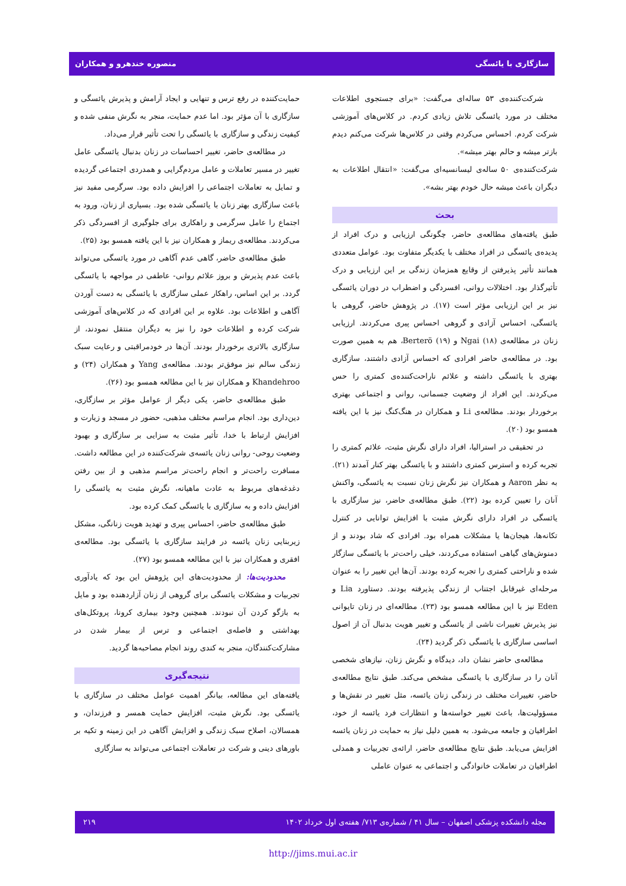سازگاری با یائسگی منصوره خندهرو و همکاران
شرکت‌کننده‌ی ۵۳ ساله‌ای می‌گفت: «برای جستجوی اطلاعات مختلف در مورد یائسگی تلاش زیادی کردم. در کلاس‌های آموزشی شرکت کردم. احساس می‌کردم وقتی در کلاس‌ها شرکت می‌کنم دیدم بازتر میشه و حالم بهتر میشه».
شرکت‌کننده‌ی ۵۰ ساله‌ی لیسانسیه‌ای می‌گفت: «انتقال اطلاعات به دیگران باعث میشه حال خودم بهتر بشه».
بحث
طبق یافته‌های مطالعه‌ی حاضر، چگونگی ارزیابی و درک افراد از پدیده‌ی یائسگی در افراد مختلف با یکدیگر متفاوت بود. عوامل متعددی همانند تأثیر پذیرفتن از وقایع همزمان زندگی بر این ارزیابی و درک تأثیرگذار بود. اختلالات روانی، افسردگی و اضطراب در دوران یائسگی نیز بر این ارزیابی مؤثر است (۱۷). در پژوهش حاضر، گروهی با یائسگی، احساس آزادی و گروهی احساس پیری می‌کردند. ارزیابی زنان در مطالعه‌ی Ngai (۱۸) و Berterö (۱۹)، هم به همین صورت بود. در مطالعه‌ی حاضر افرادی که احساس آزادی داشتند، سازگاری بهتری با یائسگی داشته و علائم ناراحت‌کننده‌ی کمتری را حس می‌کردند. این افراد از وضعیت جسمانی، روانی و اجتماعی بهتری برخوردار بودند. مطالعه‌ی Li و همکاران در هنگ‌کنگ نیز با این یافته همسو بود (۲۰).
در تحقیقی در استرالیا، افراد دارای نگرش مثبت، علائم کمتری را تجربه کرده و استرس کمتری داشتند و با یائسگی بهتر کنار آمدند (۲۱). به نظر Aaron و همکاران نیز نگرش زنان نسبت به یائسگی، واکنش آنان را تعیین کرده بود (۲۲). طبق مطالعه‌ی حاضر، نیز سازگاری با یائسگی در افراد دارای نگرش مثبت با افزایش توانایی در کنترل تکانه‌ها، هیجان‌ها یا مشکلات همراه بود. افرادی که شاد بودند و از دمنوش‌های گیاهی استفاده می‌کردند، خیلی راحت‌تر با یائسگی سازگار شده و ناراحتی کمتری را تجربه کرده بودند. آن‌ها این تغییر را به عنوان مرحله‌ای غیرقابل اجتناب از زندگی پذیرفته بودند. دستاورد Lia و Eden نیز با این مطالعه همسو بود (۲۳). مطالعه‌ای در زنان تایوانی نیز پذیرش تغییرات ناشی از یائسگی و تغییر هویت بدنبال آن از اصول اساسی سازگاری با یائسگی ذکر گردید (۲۴).
مطالعه‌ی حاضر نشان داد، دیدگاه و نگرش زنان، نیازهای شخصی آنان را در سازگاری با یائسگی مشخص می‌کند. طبق نتایج مطالعه‌ی حاضر، تغییرات مختلف در زندگی زنان یائسه، مثل تغییر در نقش‌ها و مسؤولیت‌ها، باعث تغییر خواسته‌ها و انتظارات فرد یائسه از خود، اطرافیان و جامعه می‌شود. به همین دلیل نیاز به حمایت در زنان یائسه افزایش می‌یابد. طبق نتایج مطالعه‌ی حاضر، ارائه‌ی تجربیات و همدلی اطرافیان در تعاملات خانوادگی و اجتماعی به عنوان عاملی
حمایت‌کننده در رفع ترس و تنهایی و ایجاد آرامش و پذیرش یائسگی و سازگاری با آن مؤثر بود. اما عدم حمایت، منجر به نگرش منفی شده و کیفیت زندگی و سازگاری با یائسگی را تحت تأثیر قرار می‌داد.
در مطالعه‌ی حاضر، تغییر احساسات در زنان بدنبال یائسگی عامل تغییر در مسیر تعاملات و عامل مردم‌گرایی و همدردی اجتماعی گردیده و تمایل به تعاملات اجتماعی را افزایش داده بود. سرگرمی مفید نیز باعث سازگاری بهتر زنان با یائسگی شده بود. بسیاری از زنان، ورود به اجتماع را عامل سرگرمی و راهکاری برای جلوگیری از افسردگی ذکر می‌کردند. مطالعه‌ی ریماز و همکاران نیز با این یافته همسو بود (۲۵).
طبق مطالعه‌ی حاضر، گاهی عدم آگاهی در مورد یائسگی می‌تواند باعث عدم پذیرش و بروز علائم روانی- عاطفی در مواجهه با یائسگی گردد. بر این اساس، راهکار عملی سازگاری با یائسگی به دست آوردن آگاهی و اطلاعات بود. علاوه بر این افرادی که در کلاس‌های آموزشی شرکت کرده و اطلاعات خود را نیز به دیگران منتقل نمودند، از سازگاری بالاتری برخوردار بودند. آن‌ها در خودمراقبتی و رعایت سبک زندگی سالم نیز موفق‌تر بودند. مطالعه‌ی Yang و همکاران (۲۴) و Khandehroo و همکاران نیز با این مطالعه همسو بود (۲۶).
طبق مطالعه‌ی حاضر، یکی دیگر از عوامل مؤثر بر سازگاری، دین‌داری بود. انجام مراسم مختلف مذهبی، حضور در مسجد و زیارت و افزایش ارتباط با خدا، تأثیر مثبت به سزایی بر سازگاری و بهبود وضعیت روحی- روانی زنان یائسه‌ی شرکت‌کننده در این مطالعه داشت. مسافرت راحت‌تر و انجام راحت‌تر مراسم مذهبی و از بین رفتن دغدغه‌های مربوط به عادت ماهیانه، نگرش مثبت به یائسگی را افزایش داده و به سازگاری با یائسگی کمک کرده بود.
طبق مطالعه‌ی حاضر، احساس پیری و تهدید هویت زنانگی، مشکل زیربنایی زنان یائسه در فرایند سازگاری با یائسگی بود. مطالعه‌ی افقری و همکاران نیز با این مطالعه همسو بود (۲۷).
محدودیت‌ها: از محدودیت‌های این پژوهش این بود که یادآوری تجربیات و مشکلات یائسگی برای گروهی از زنان آزاردهنده بود و مایل به بازگو کردن آن نبودند. همچنین وجود بیماری کرونا، پروتکل‌های بهداشتی و فاصله‌ی اجتماعی و ترس از بیمار شدن در مشارکت‌کنندگان، منجر به کندی روند انجام مصاحبه‌ها گردید.
نتیجه‌گیری
یافته‌های این مطالعه، بیانگر اهمیت عوامل مختلف در سازگاری با یائسگی بود. نگرش مثبت، افزایش حمایت همسر و فرزندان، و همسالان، اصلاح سبک زندگی و افزایش آگاهی در این زمینه و تکیه بر باورهای دینی و شرکت در تعاملات اجتماعی می‌تواند به سازگاری
مجله دانشکده پزشکی اصفهان – سال ۴۱ / شماره‌ی ۷۱۳/ هفته‌ی اول خرداد ۱۴۰۲ ۲۱۹
http://jims.mui.ac.ir